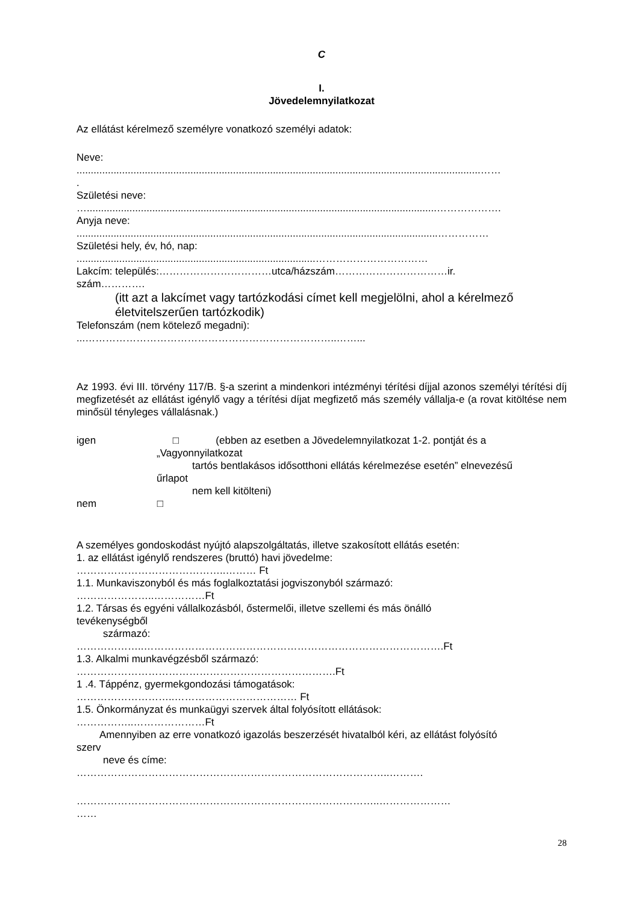C
I.
Jövedelemnyilatkozat
Az ellátást kérelmező személyre vonatkozó személyi adatok:
Neve:
..............................................................................................................................................……
.
Születési neve:
…...........................................................................................................................……………….
Anyja neve:
...............................................................................................................................……………
Születési hely, év, hó, nap:
....................................................................................……………………………
Lakcím: település:……………………………utca/házszám……………………………ir.
szám………….
(itt azt a lakcímet vagy tartózkodási címet kell megjelölni, ahol a kérelmező életvitelszerűen tartózkodik)
Telefonszám (nem kötelező megadni):
...………………………………………………………………..……...
Az 1993. évi III. törvény 117/B. §-a szerint a mindenkori intézményi térítési díjjal azonos személyi térítési díj megfizetését az ellátást igénylő vagy a térítési díjat megfizető más személy vállalja-e (a rovat kitöltése nem minősül tényleges vállalásnak.)
igen □ (ebben az esetben a Jövedelemnyilatkozat 1-2. pontját és a
„Vagyonnyilatkozat
tartós bentlakásos idősotthoni ellátás kérelmezése esetén” elnevezésű
űrlapot
nem kell kitölteni)
nem □
A személyes gondoskodást nyújtó alapszolgáltatás, illetve szakosított ellátás esetén:
1. az ellátást igénylő rendszeres (bruttó) havi jövedelme:
……………………………………..……… Ft
1.1. Munkaviszonyból és más foglalkoztatási jogviszonyból származó:
…………………..……………Ft
1.2. Társas és egyéni vállalkozásból, őstermelői, illetve szellemi és más önálló
tevékenységből
származó:
………………..…………………………………………………………………………….Ft
1.3. Alkalmi munkavégzésből származó:
………………………………………………………………….Ft
1 .4. Táppénz, gyermekgondozási támogatások:
………………………..……………………………… Ft
1.5. Önkormányzat és munkaügyi szervek által folyósított ellátások:
……………..…………………Ft
Amennyiben az erre vonatkozó igazolás beszerzését hivatalból kéri, az ellátást folyósító
szerv
neve és címe:
………………………………………………………………………………..……….
……………………………………………………………………………..…………………
……
28